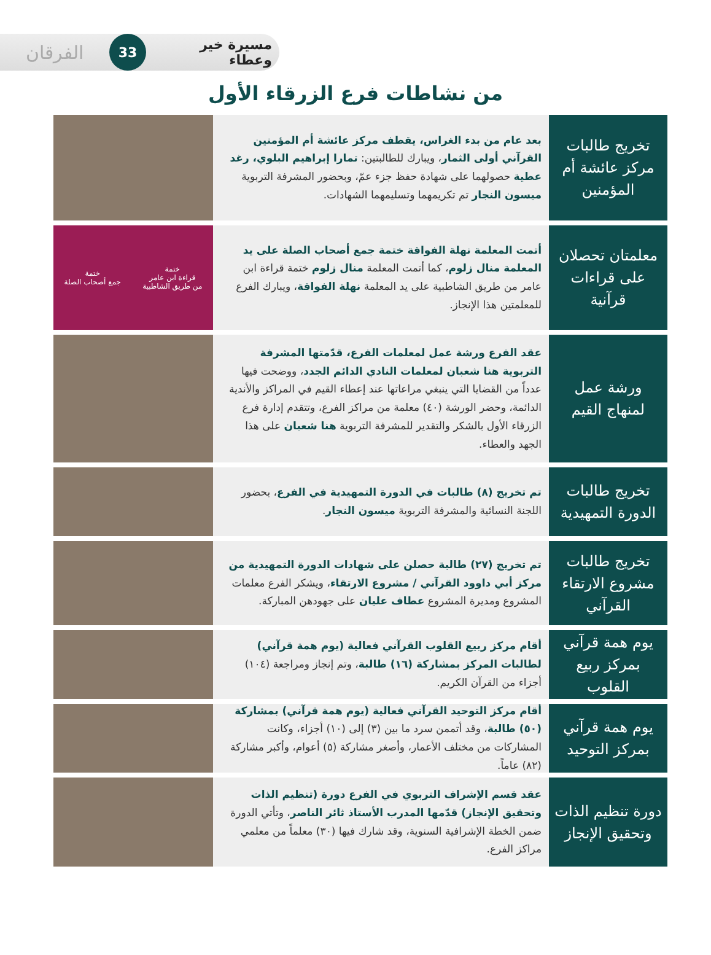الفرقان
33
مسيرة خير وعطاء
من نشاطات فرع الزرقاء الأول
تخريج طالبات مركز عائشة أم المؤمنين
بعد عام من بدء الغراس، يقطف مركز عائشة أم المؤمنين القرآني أولى الثمار، ويبارك للطالبتين: تمارا إبراهيم البلوي، رغد عطية حصولهما على شهادة حفظ جزء عمّ، وبحضور المشرفة التربوية ميسون النجار تم تكريمهما وتسليمهما الشهادات.
معلمتان تحصلان على قراءات قرآنية
أتمت المعلمة نهلة الفواقة ختمة جمع أصحاب الصلة على يد المعلمة منال زلوم، كما أتمت المعلمة منال زلوم ختمة قراءة ابن عامر من طريق الشاطبية على يد المعلمة نهلة الفواقة، ويبارك الفرع للمعلمتين هذا الإنجاز.
ختمة
قراءة ابن عامر
من طريق الشاطبية
ختمة
جمع أصحاب الصلة
ورشة عمل لمنهاج القيم
عقد الفرع ورشة عمل لمعلمات الفرع، قدّمتها المشرفة التربوية هنا شعبان لمعلمات النادي الدائم الجدد، ووضحت فيها عدداً من القضايا التي ينبغي مراعاتها عند إعطاء القيم في المراكز والأندية الدائمة، وحضر الورشة (٤٠) معلمة من مراكز الفرع، وتتقدم إدارة فرع الزرقاء الأول بالشكر والتقدير للمشرفة التربوية هنا شعبان على هذا الجهد والعطاء.
تخريج طالبات الدورة التمهيدية
تم تخريج (٨) طالبات في الدورة التمهيدية في الفرع، بحضور اللجنة النسائية والمشرفة التربوية ميسون النجار.
تخريج طالبات مشروع الارتقاء القرآني
تم تخريج (٢٧) طالبة حصلن على شهادات الدورة التمهيدية من مركز أبي داوود القرآني / مشروع الارتقاء، ويشكر الفرع معلمات المشروع ومديرة المشروع عطاف عليان على جهودهن المباركة.
يوم همة قرآني بمركز ربيع القلوب
أقام مركز ربيع القلوب القرآني فعالية (يوم همة قرآني) لطالبات المركز بمشاركة (١٦) طالبة، وتم إنجاز ومراجعة (١٠٤) أجزاء من القرآن الكريم.
يوم همة قرآني بمركز التوحيد
أقام مركز التوحيد القرآني فعالية (يوم همة قرآني) بمشاركة (٥٠) طالبة، وقد أتممن سرد ما بين (٣) إلى (١٠) أجزاء، وكانت المشاركات من مختلف الأعمار، وأصغر مشاركة (٥) أعوام، وأكبر مشاركة (٨٢) عاماً.
دورة تنظيم الذات وتحقيق الإنجاز
عقد قسم الإشراف التربوي في الفرع دورة (تنظيم الذات وتحقيق الإنجاز) قدّمها المدرب الأستاذ ثائر الناصر، وتأتي الدورة ضمن الخطة الإشرافية السنوية، وقد شارك فيها (٣٠) معلماً من معلمي مراكز الفرع.